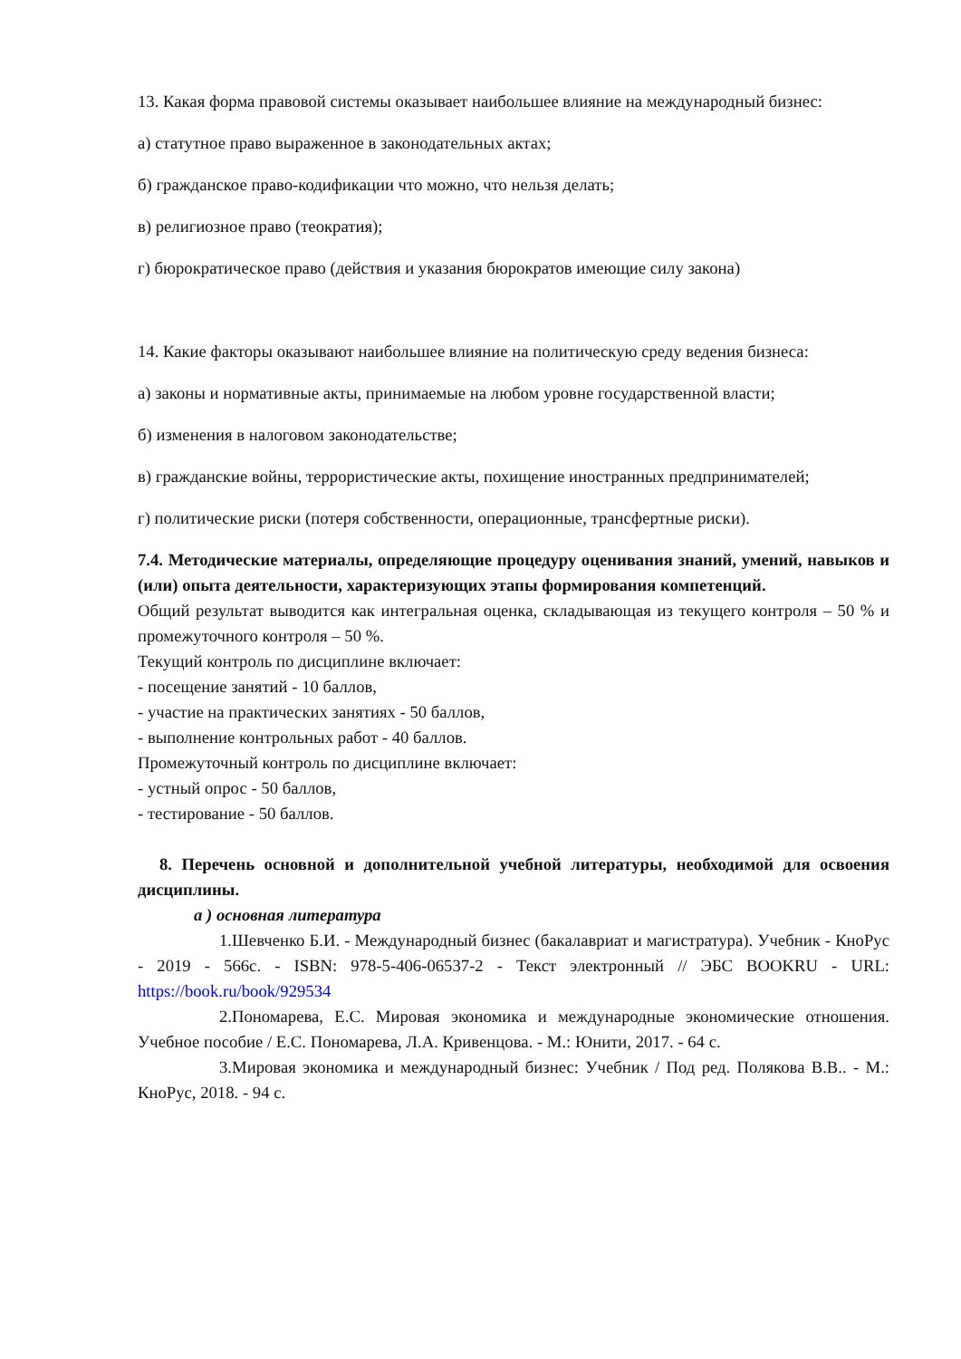13. Какая форма правовой системы оказывает наибольшее влияние на международный бизнес:
а) статутное право выраженное в законодательных актах;
б) гражданское право-кодификации что можно, что нельзя делать;
в) религиозное право (теократия);
г) бюрократическое право (действия и указания бюрократов имеющие силу закона)
14. Какие факторы оказывают наибольшее влияние на политическую среду ведения бизнеса:
а) законы и нормативные акты, принимаемые на любом уровне государственной власти;
б) изменения в налоговом законодательстве;
в) гражданские войны, террористические акты, похищение иностранных предпринимателей;
г) политические риски (потеря собственности, операционные, трансфертные риски).
7.4. Методические материалы, определяющие процедуру оценивания знаний, умений, навыков и (или) опыта деятельности, характеризующих этапы формирования компетенций.
Общий результат выводится как интегральная оценка, складывающая из текущего контроля – 50 % и промежуточного контроля – 50 %.
Текущий контроль по дисциплине включает:
- посещение занятий - 10 баллов,
- участие на практических занятиях - 50 баллов,
- выполнение контрольных работ - 40 баллов.
Промежуточный контроль по дисциплине включает:
- устный опрос - 50 баллов,
- тестирование - 50 баллов.
8. Перечень основной и дополнительной учебной литературы, необходимой для освоения дисциплины.
а ) основная литература
1.Шевченко Б.И. - Международный бизнес (бакалавриат и магистратура). Учебник - КноРус - 2019 - 566с. - ISBN: 978-5-406-06537-2 - Текст электронный // ЭБС BOOKRU - URL: https://book.ru/book/929534
2.Пономарева, Е.С. Мировая экономика и международные экономические отношения. Учебное пособие / Е.С. Пономарева, Л.А. Кривенцова. - М.: Юнити, 2017. - 64 с.
3.Мировая экономика и международный бизнес: Учебник / Под ред. Полякова В.В.. - М.: КноРус, 2018. - 94 с.